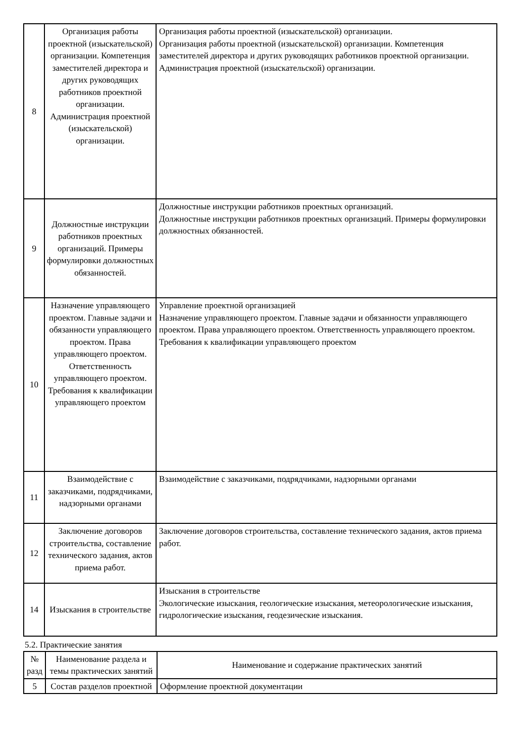| 8 | Организация работы проектной (изыскательской) организации. Компетенция заместителей директора и других руководящих работников проектной организации. Администрация проектной (изыскательской) организации. | Организация работы проектной (изыскательской) организации. Организация работы проектной (изыскательской) организации. Компетенция заместителей директора и других руководящих работников проектной организации. Администрация проектной (изыскательской) организации. |
| 9 | Должностные инструкции работников проектных организаций. Примеры формулировки должностных обязанностей. | Должностные инструкции работников проектных организаций. Должностные инструкции работников проектных организаций. Примеры формулировки должностных обязанностей. |
| 10 | Назначение управляющего проектом. Главные задачи и обязанности управляющего проектом. Права управляющего проектом. Ответственность управляющего проектом. Требования к квалификации управляющего проектом | Управление проектной организацией Назначение управляющего проектом. Главные задачи и обязанности управляющего проектом. Права управляющего проектом. Ответственность управляющего проектом. Требования к квалификации управляющего проектом |
| 11 | Взаимодействие с заказчиками, подрядчиками, надзорными органами | Взаимодействие с заказчиками, подрядчиками, надзорными органами |
| 12 | Заключение договоров строительства, составление технического задания, актов приема работ. | Заключение договоров строительства, составление технического задания, актов приема работ. |
| 14 | Изыскания в строительстве | Изыскания в строительстве Экологические изыскания, геологические изыскания, метеорологические изыскания, гидрологические изыскания, геодезические изыскания. |
5.2. Практические занятия
| № разд | Наименование раздела и темы практических занятий | Наименование и содержание практических занятий |
| --- | --- | --- |
| 5 | Состав разделов проектной | Оформление проектной документации |